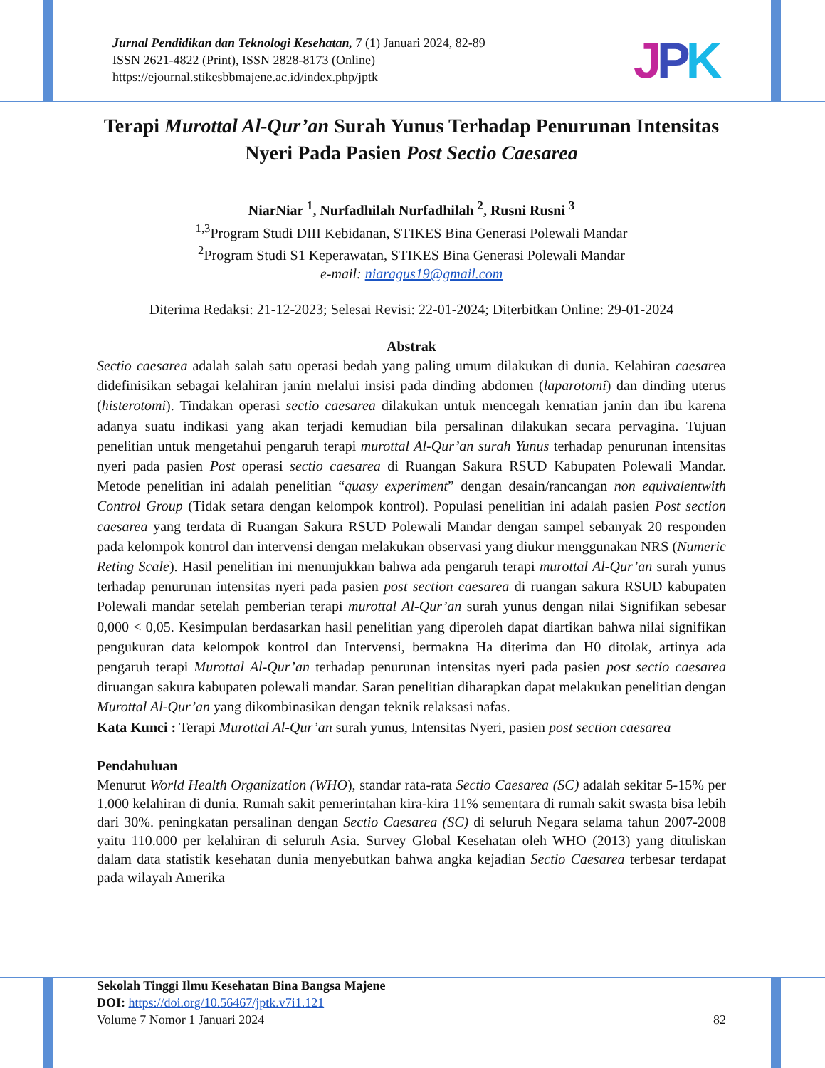Jurnal Pendidikan dan Teknologi Kesehatan, 7 (1) Januari 2024, 82-89
ISSN 2621-4822 (Print), ISSN 2828-8173 (Online)
https://ejournal.stikesbbmajene.ac.id/index.php/jptk
JPK
Terapi Murottal Al-Qur’an Surah Yunus Terhadap Penurunan Intensitas Nyeri Pada Pasien Post Sectio Caesarea
NiarNiar <sup>1</sup>, Nurfadhilah Nurfadhilah <sup>2</sup>, Rusni Rusni <sup>3</sup>
<sup>1,3</sup>Program Studi DIII Kebidanan, STIKES Bina Generasi Polewali Mandar
<sup>2</sup> Program Studi S1 Keperawatan, STIKES Bina Generasi Polewali Mandar
e-mail: niaragus19@gmail.com
Diterima Redaksi: 21-12-2023; Selesai Revisi: 22-01-2024; Diterbitkan Online: 29-01-2024
Abstrak
Sectio caesarea adalah salah satu operasi bedah yang paling umum dilakukan di dunia. Kelahiran caesarea didefinisikan sebagai kelahiran janin melalui insisi pada dinding abdomen (laparotomi) dan dinding uterus (histerotomi). Tindakan operasi sectio caesarea dilakukan untuk mencegah kematian janin dan ibu karena adanya suatu indikasi yang akan terjadi kemudian bila persalinan dilakukan secara pervagina. Tujuan penelitian untuk mengetahui pengaruh terapi murottal Al-Qur’an surah Yunus terhadap penurunan intensitas nyeri pada pasien Post operasi sectio caesarea di Ruangan Sakura RSUD Kabupaten Polewali Mandar. Metode penelitian ini adalah penelitian “quasy experiment” dengan desain/rancangan non equivalentwith Control Group (Tidak setara dengan kelompok kontrol). Populasi penelitian ini adalah pasien Post section caesarea yang terdata di Ruangan Sakura RSUD Polewali Mandar dengan sampel sebanyak 20 responden pada kelompok kontrol dan intervensi dengan melakukan observasi yang diukur menggunakan NRS (Numeric Reting Scale). Hasil penelitian ini menunjukkan bahwa ada pengaruh terapi murottal Al-Qur’an surah yunus terhadap penurunan intensitas nyeri pada pasien post section caesarea di ruangan sakura RSUD kabupaten Polewali mandar setelah pemberian terapi murottal Al-Qur’an surah yunus dengan nilai Signifikan sebesar 0,000 < 0,05. Kesimpulan berdasarkan hasil penelitian yang diperoleh dapat diartikan bahwa nilai signifikan pengukuran data kelompok kontrol dan Intervensi, bermakna Ha diterima dan H0 ditolak, artinya ada pengaruh terapi Murottal Al-Qur’an terhadap penurunan intensitas nyeri pada pasien post sectio caesarea diruangan sakura kabupaten polewali mandar. Saran penelitian diharapkan dapat melakukan penelitian dengan Murottal Al-Qur’an yang dikombinasikan dengan teknik relaksasi nafas.
Kata Kunci : Terapi Murottal Al-Qur’an surah yunus, Intensitas Nyeri, pasien post section caesarea
Pendahuluan
Menurut World Health Organization (WHO), standar rata-rata Sectio Caesarea (SC) adalah sekitar 5-15% per 1.000 kelahiran di dunia. Rumah sakit pemerintahan kira-kira 11% sementara di rumah sakit swasta bisa lebih dari 30%. peningkatan persalinan dengan Sectio Caesarea (SC) di seluruh Negara selama tahun 2007-2008 yaitu 110.000 per kelahiran di seluruh Asia. Survey Global Kesehatan oleh WHO (2013) yang dituliskan dalam data statistik kesehatan dunia menyebutkan bahwa angka kejadian Sectio Caesarea terbesar terdapat pada wilayah Amerika
Sekolah Tinggi Ilmu Kesehatan Bina Bangsa Majene
DOI: https://doi.org/10.56467/jptk.v7i1.121
Volume 7 Nomor 1 Januari 2024 82